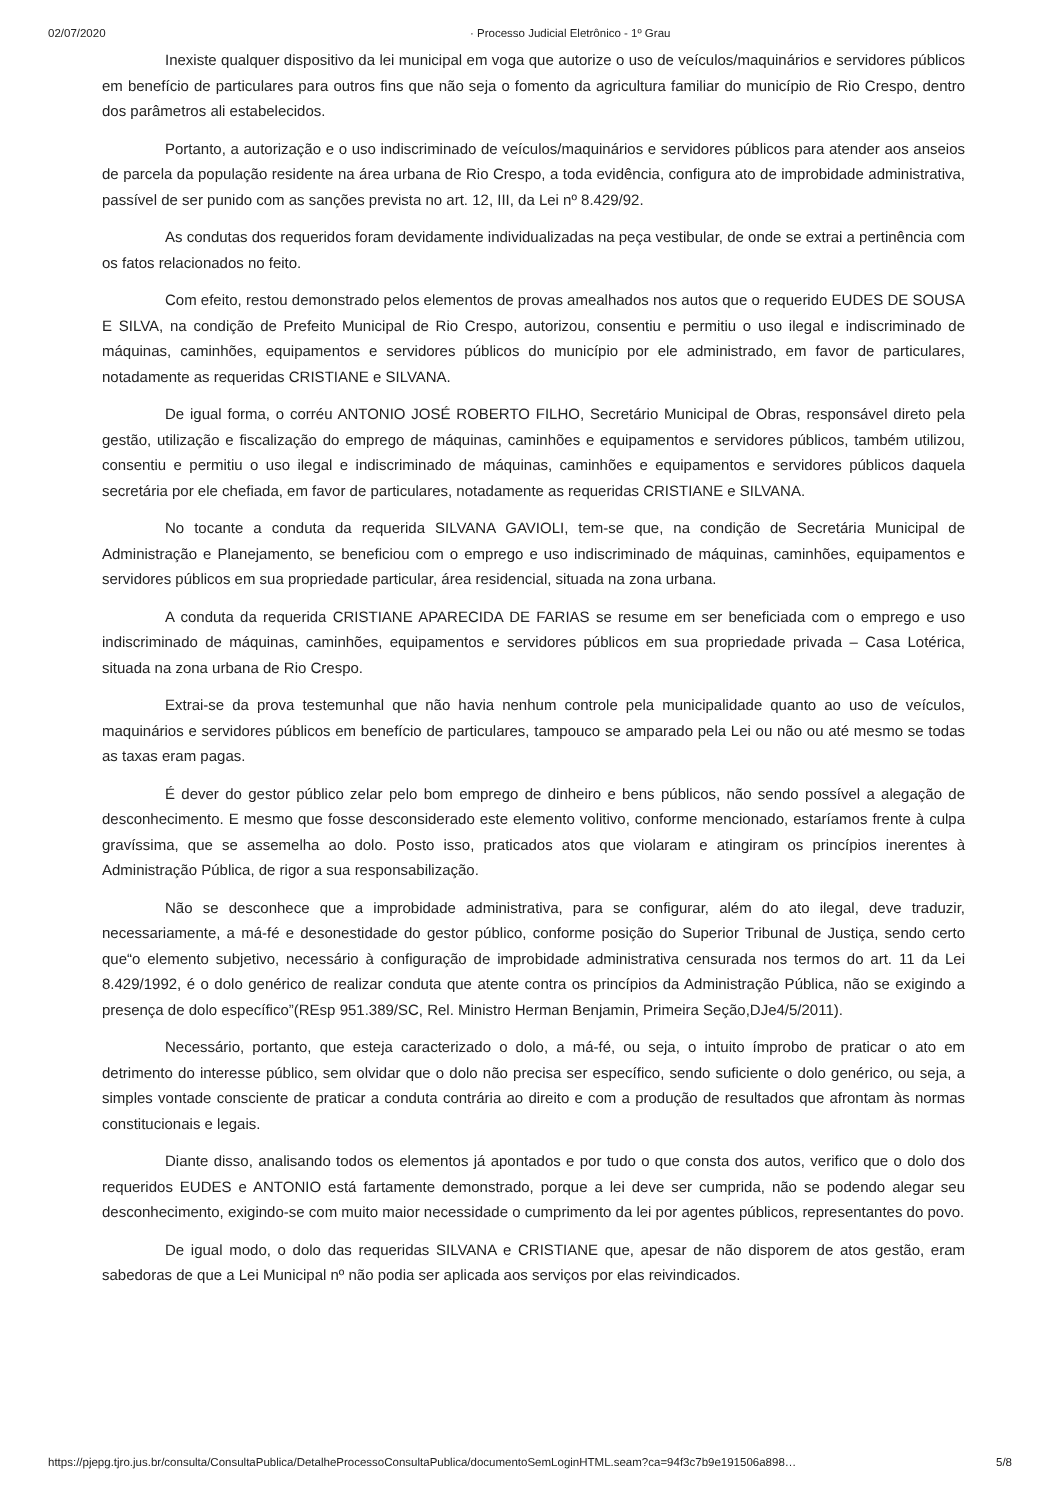02/07/2020 · Processo Judicial Eletrônico - 1º Grau
Inexiste qualquer dispositivo da lei municipal em voga que autorize o uso de veículos/maquinários e servidores públicos em benefício de particulares para outros fins que não seja o fomento da agricultura familiar do município de Rio Crespo, dentro dos parâmetros ali estabelecidos.
Portanto, a autorização e o uso indiscriminado de veículos/maquinários e servidores públicos para atender aos anseios de parcela da população residente na área urbana de Rio Crespo, a toda evidência, configura ato de improbidade administrativa, passível de ser punido com as sanções prevista no art. 12, III, da Lei nº 8.429/92.
As condutas dos requeridos foram devidamente individualizadas na peça vestibular, de onde se extrai a pertinência com os fatos relacionados no feito.
Com efeito, restou demonstrado pelos elementos de provas amealhados nos autos que o requerido EUDES DE SOUSA E SILVA, na condição de Prefeito Municipal de Rio Crespo, autorizou, consentiu e permitiu o uso ilegal e indiscriminado de máquinas, caminhões, equipamentos e servidores públicos do município por ele administrado, em favor de particulares, notadamente as requeridas CRISTIANE e SILVANA.
De igual forma, o corréu ANTONIO JOSÉ ROBERTO FILHO, Secretário Municipal de Obras, responsável direto pela gestão, utilização e fiscalização do emprego de máquinas, caminhões e equipamentos e servidores públicos, também utilizou, consentiu e permitiu o uso ilegal e indiscriminado de máquinas, caminhões e equipamentos e servidores públicos daquela secretária por ele chefiada, em favor de particulares, notadamente as requeridas CRISTIANE e SILVANA.
No tocante a conduta da requerida SILVANA GAVIOLI, tem-se que, na condição de Secretária Municipal de Administração e Planejamento, se beneficiou com o emprego e uso indiscriminado de máquinas, caminhões, equipamentos e servidores públicos em sua propriedade particular, área residencial, situada na zona urbana.
A conduta da requerida CRISTIANE APARECIDA DE FARIAS se resume em ser beneficiada com o emprego e uso indiscriminado de máquinas, caminhões, equipamentos e servidores públicos em sua propriedade privada – Casa Lotérica, situada na zona urbana de Rio Crespo.
Extrai-se da prova testemunhal que não havia nenhum controle pela municipalidade quanto ao uso de veículos, maquinários e servidores públicos em benefício de particulares, tampouco se amparado pela Lei ou não ou até mesmo se todas as taxas eram pagas.
É dever do gestor público zelar pelo bom emprego de dinheiro e bens públicos, não sendo possível a alegação de desconhecimento. E mesmo que fosse desconsiderado este elemento volitivo, conforme mencionado, estaríamos frente à culpa gravíssima, que se assemelha ao dolo. Posto isso, praticados atos que violaram e atingiram os princípios inerentes à Administração Pública, de rigor a sua responsabilização.
Não se desconhece que a improbidade administrativa, para se configurar, além do ato ilegal, deve traduzir, necessariamente, a má-fé e desonestidade do gestor público, conforme posição do Superior Tribunal de Justiça, sendo certo que“o elemento subjetivo, necessário à configuração de improbidade administrativa censurada nos termos do art. 11 da Lei 8.429/1992, é o dolo genérico de realizar conduta que atente contra os princípios da Administração Pública, não se exigindo a presença de dolo específico”(REsp 951.389/SC, Rel. Ministro Herman Benjamin, Primeira Seção,DJe4/5/2011).
Necessário, portanto, que esteja caracterizado o dolo, a má-fé, ou seja, o intuito ímprobo de praticar o ato em detrimento do interesse público, sem olvidar que o dolo não precisa ser específico, sendo suficiente o dolo genérico, ou seja, a simples vontade consciente de praticar a conduta contrária ao direito e com a produção de resultados que afrontam às normas constitucionais e legais.
Diante disso, analisando todos os elementos já apontados e por tudo o que consta dos autos, verifico que o dolo dos requeridos EUDES e ANTONIO está fartamente demonstrado, porque a lei deve ser cumprida, não se podendo alegar seu desconhecimento, exigindo-se com muito maior necessidade o cumprimento da lei por agentes públicos, representantes do povo.
De igual modo, o dolo das requeridas SILVANA e CRISTIANE que, apesar de não disporem de atos gestão, eram sabedoras de que a Lei Municipal nº não podia ser aplicada aos serviços por elas reivindicados.
https://pjepg.tjro.jus.br/consulta/ConsultaPublica/DetalheProcessoConsultaPublica/documentoSemLoginHTML.seam?ca=94f3c7b9e191506a898… 5/8